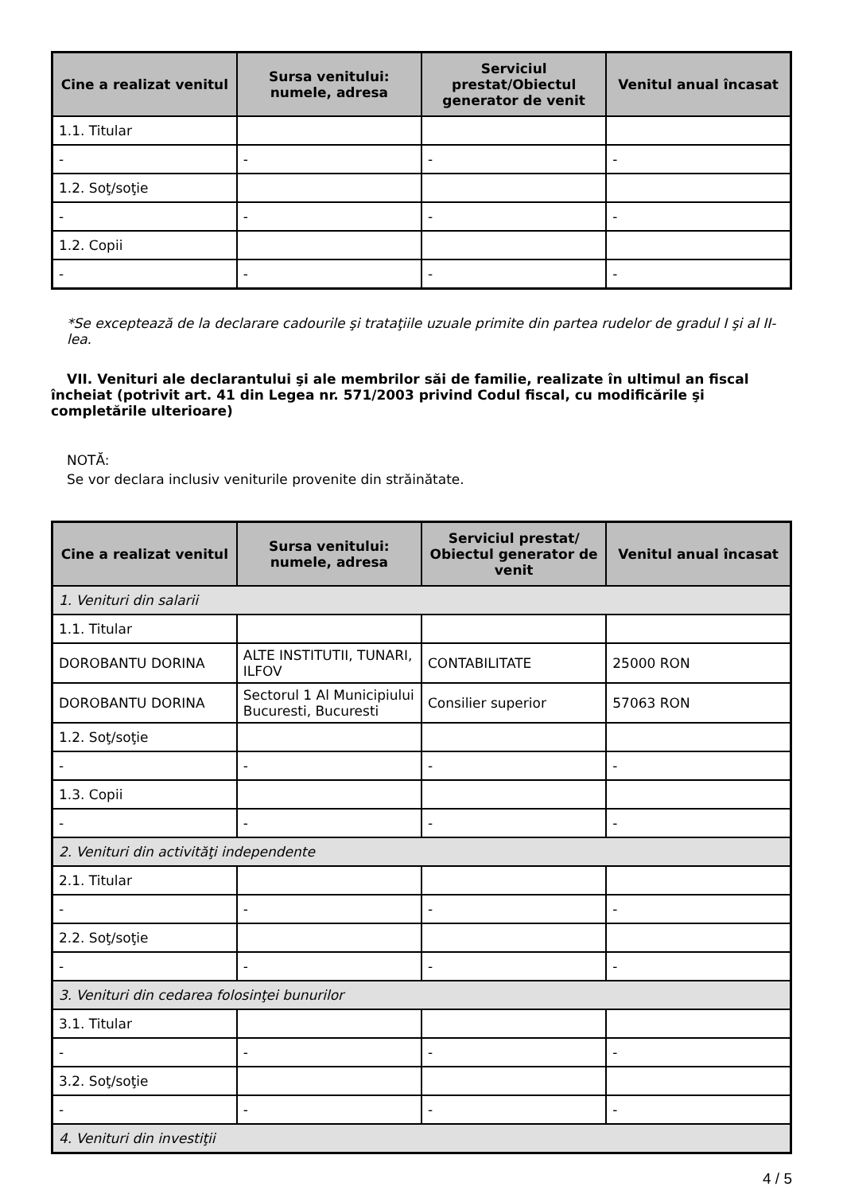| Cine a realizat venitul | Sursa venitului: numele, adresa | Serviciul prestat/Obiectul generator de venit | Venitul anual încasat |
| --- | --- | --- | --- |
| 1.1. Titular | | | |
| - | - | - | - |
| 1.2. Soţ/soţie | | | |
| - | - | - | - |
| 1.2. Copii | | | |
| - | - | - | - |
*Se exceptează de la declarare cadourile şi trataţiile uzuale primite din partea rudelor de gradul I şi al II-lea.
VII. Venituri ale declarantului şi ale membrilor săi de familie, realizate în ultimul an fiscal încheiat (potrivit art. 41 din Legea nr. 571/2003 privind Codul fiscal, cu modificările şi completările ulterioare)
NOTĂ:
Se vor declara inclusiv veniturile provenite din străinătate.
| Cine a realizat venitul | Sursa venitului: numele, adresa | Serviciul prestat/ Obiectul generator de venit | Venitul anual încasat |
| --- | --- | --- | --- |
| 1. Venituri din salarii | | | |
| 1.1. Titular | | | |
| DOROBANTU DORINA | ALTE INSTITUTII, TUNARI, ILFOV | CONTABILITATE | 25000 RON |
| DOROBANTU DORINA | Sectorul 1 Al Municipiului Bucuresti, Bucuresti | Consilier superior | 57063 RON |
| 1.2. Soţ/soţie | | | |
| - | - | - | - |
| 1.3. Copii | | | |
| - | - | - | - |
| 2. Venituri din activităţi independente | | | |
| 2.1. Titular | | | |
| - | - | - | - |
| 2.2. Soţ/soţie | | | |
| - | - | - | - |
| 3. Venituri din cedarea folosinţei bunurilor | | | |
| 3.1. Titular | | | |
| - | - | - | - |
| 3.2. Soţ/soţie | | | |
| - | - | - | - |
| 4. Venituri din investiţii | | | |
4 / 5